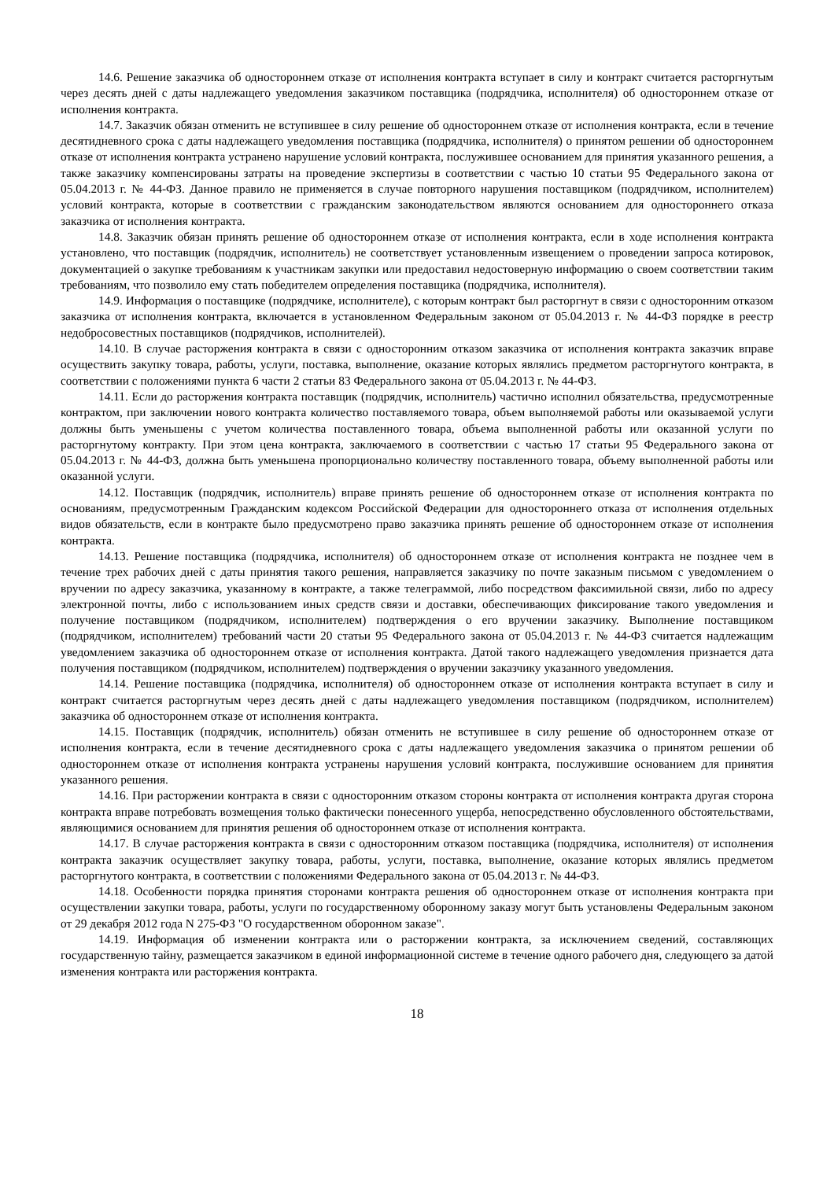14.6. Решение заказчика об одностороннем отказе от исполнения контракта вступает в силу и контракт считается расторгнутым через десять дней с даты надлежащего уведомления заказчиком поставщика (подрядчика, исполнителя) об одностороннем отказе от исполнения контракта.
14.7. Заказчик обязан отменить не вступившее в силу решение об одностороннем отказе от исполнения контракта, если в течение десятидневного срока с даты надлежащего уведомления поставщика (подрядчика, исполнителя) о принятом решении об одностороннем отказе от исполнения контракта устранено нарушение условий контракта, послужившее основанием для принятия указанного решения, а также заказчику компенсированы затраты на проведение экспертизы в соответствии с частью 10 статьи 95 Федерального закона от 05.04.2013 г. № 44-ФЗ. Данное правило не применяется в случае повторного нарушения поставщиком (подрядчиком, исполнителем) условий контракта, которые в соответствии с гражданским законодательством являются основанием для одностороннего отказа заказчика от исполнения контракта.
14.8. Заказчик обязан принять решение об одностороннем отказе от исполнения контракта, если в ходе исполнения контракта установлено, что поставщик (подрядчик, исполнитель) не соответствует установленным извещением о проведении запроса котировок, документацией о закупке требованиям к участникам закупки или предоставил недостоверную информацию о своем соответствии таким требованиям, что позволило ему стать победителем определения поставщика (подрядчика, исполнителя).
14.9. Информация о поставщике (подрядчике, исполнителе), с которым контракт был расторгнут в связи с односторонним отказом заказчика от исполнения контракта, включается в установленном Федеральным законом от 05.04.2013 г. № 44-ФЗ порядке в реестр недобросовестных поставщиков (подрядчиков, исполнителей).
14.10. В случае расторжения контракта в связи с односторонним отказом заказчика от исполнения контракта заказчик вправе осуществить закупку товара, работы, услуги, поставка, выполнение, оказание которых являлись предметом расторгнутого контракта, в соответствии с положениями пункта 6 части 2 статьи 83 Федерального закона от 05.04.2013 г. № 44-ФЗ.
14.11. Если до расторжения контракта поставщик (подрядчик, исполнитель) частично исполнил обязательства, предусмотренные контрактом, при заключении нового контракта количество поставляемого товара, объем выполняемой работы или оказываемой услуги должны быть уменьшены с учетом количества поставленного товара, объема выполненной работы или оказанной услуги по расторгнутому контракту. При этом цена контракта, заключаемого в соответствии с частью 17 статьи 95 Федерального закона от 05.04.2013 г. № 44-ФЗ, должна быть уменьшена пропорционально количеству поставленного товара, объему выполненной работы или оказанной услуги.
14.12. Поставщик (подрядчик, исполнитель) вправе принять решение об одностороннем отказе от исполнения контракта по основаниям, предусмотренным Гражданским кодексом Российской Федерации для одностороннего отказа от исполнения отдельных видов обязательств, если в контракте было предусмотрено право заказчика принять решение об одностороннем отказе от исполнения контракта.
14.13. Решение поставщика (подрядчика, исполнителя) об одностороннем отказе от исполнения контракта не позднее чем в течение трех рабочих дней с даты принятия такого решения, направляется заказчику по почте заказным письмом с уведомлением о вручении по адресу заказчика, указанному в контракте, а также телеграммой, либо посредством факсимильной связи, либо по адресу электронной почты, либо с использованием иных средств связи и доставки, обеспечивающих фиксирование такого уведомления и получение поставщиком (подрядчиком, исполнителем) подтверждения о его вручении заказчику. Выполнение поставщиком (подрядчиком, исполнителем) требований части 20 статьи 95 Федерального закона от 05.04.2013 г. № 44-ФЗ считается надлежащим уведомлением заказчика об одностороннем отказе от исполнения контракта. Датой такого надлежащего уведомления признается дата получения поставщиком (подрядчиком, исполнителем) подтверждения о вручении заказчику указанного уведомления.
14.14. Решение поставщика (подрядчика, исполнителя) об одностороннем отказе от исполнения контракта вступает в силу и контракт считается расторгнутым через десять дней с даты надлежащего уведомления поставщиком (подрядчиком, исполнителем) заказчика об одностороннем отказе от исполнения контракта.
14.15. Поставщик (подрядчик, исполнитель) обязан отменить не вступившее в силу решение об одностороннем отказе от исполнения контракта, если в течение десятидневного срока с даты надлежащего уведомления заказчика о принятом решении об одностороннем отказе от исполнения контракта устранены нарушения условий контракта, послужившие основанием для принятия указанного решения.
14.16. При расторжении контракта в связи с односторонним отказом стороны контракта от исполнения контракта другая сторона контракта вправе потребовать возмещения только фактически понесенного ущерба, непосредственно обусловленного обстоятельствами, являющимися основанием для принятия решения об одностороннем отказе от исполнения контракта.
14.17. В случае расторжения контракта в связи с односторонним отказом поставщика (подрядчика, исполнителя) от исполнения контракта заказчик осуществляет закупку товара, работы, услуги, поставка, выполнение, оказание которых являлись предметом расторгнутого контракта, в соответствии с положениями Федерального закона от 05.04.2013 г. № 44-ФЗ.
14.18. Особенности порядка принятия сторонами контракта решения об одностороннем отказе от исполнения контракта при осуществлении закупки товара, работы, услуги по государственному оборонному заказу могут быть установлены Федеральным законом от 29 декабря 2012 года N 275-ФЗ "О государственном оборонном заказе".
14.19. Информация об изменении контракта или о расторжении контракта, за исключением сведений, составляющих государственную тайну, размещается заказчиком в единой информационной системе в течение одного рабочего дня, следующего за датой изменения контракта или расторжения контракта.
18